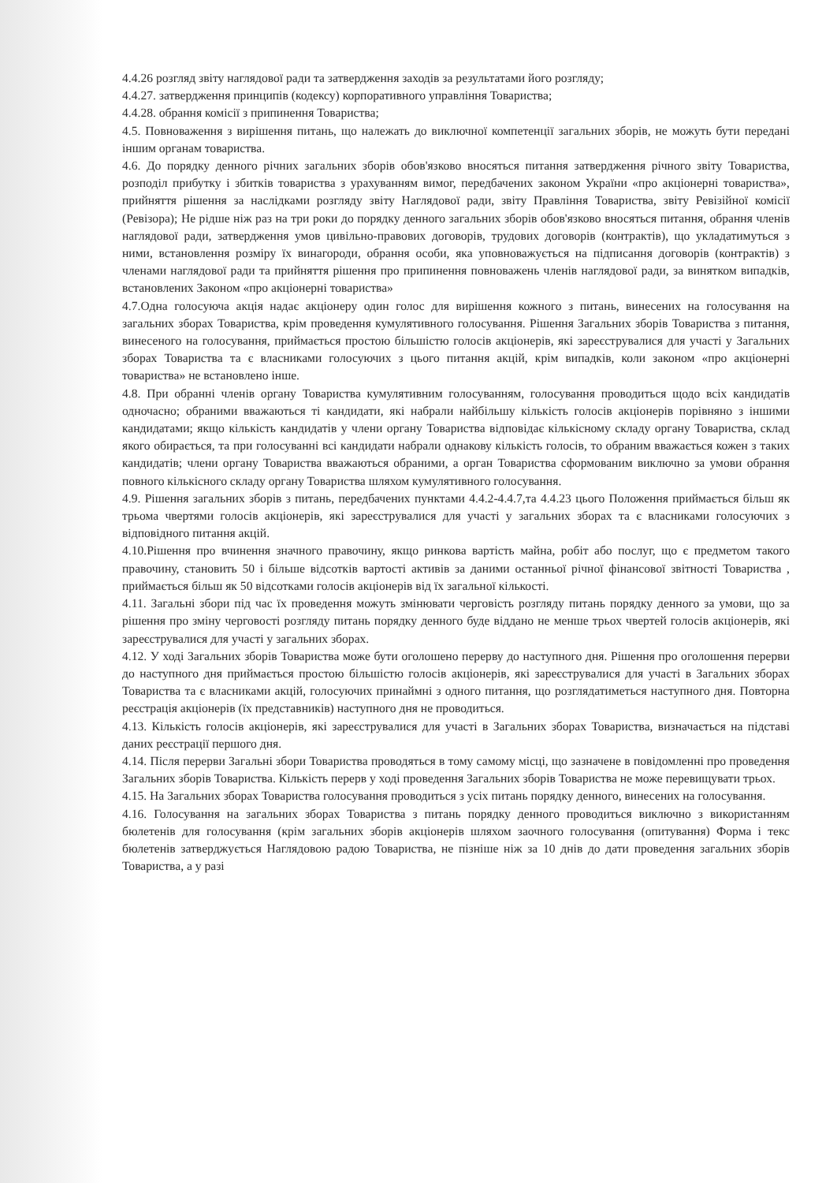4.4.26 розгляд звіту наглядової ради та затвердження заходів за результатами його розгляду;
4.4.27. затвердження принципів (кодексу) корпоративного управління Товариства;
4.4.28. обрання комісії з припинення Товариства;
4.5. Повноваження з вирішення питань, що належать до виключної компетенції загальних зборів, не можуть бути передані іншим органам товариства.
4.6. До порядку денного річних загальних зборів обов'язково вносяться питання затвердження річного звіту Товариства, розподіл прибутку і збитків товариства з урахуванням вимог, передбачених законом України «про акціонерні товариства», прийняття рішення за наслідками розгляду звіту Наглядової ради, звіту Правління Товариства, звіту Ревізійної комісії (Ревізора); Не рідше ніж раз на три роки до порядку денного загальних зборів обов'язково вносяться питання, обрання членів наглядової ради, затвердження умов цивільно-правових договорів, трудових договорів (контрактів), що укладатимуться з ними, встановлення розміру їх винагороди, обрання особи, яка уповноважується на підписання договорів (контрактів) з членами наглядової ради та прийняття рішення про припинення повноважень членів наглядової ради, за винятком випадків, встановлених Законом «про акціонерні товариства»
4.7.Одна голосуюча акція надає акціонеру один голос для вирішення кожного з питань, винесених на голосування на загальних зборах Товариства, крім проведення кумулятивного голосування. Рішення Загальних зборів Товариства з питання, винесеного на голосування, приймається простою більшістю голосів акціонерів, які зареєструвалися для участі у Загальних зборах Товариства та є власниками голосуючих з цього питання акцій, крім випадків, коли законом «про акціонерні товариства» не встановлено інше.
4.8. При обранні членів органу Товариства кумулятивним голосуванням, голосування проводиться щодо всіх кандидатів одночасно; обраними вважаються ті кандидати, які набрали найбільшу кількість голосів акціонерів порівняно з іншими кандидатами; якщо кількість кандидатів у члени органу Товариства відповідає кількісному складу органу Товариства, склад якого обирається, та при голосуванні всі кандидати набрали однакову кількість голосів, то обраним вважається кожен з таких кандидатів; члени органу Товариства вважаються обраними, а орган Товариства сформованим виключно за умови обрання повного кількісного складу органу Товариства шляхом кумулятивного голосування.
4.9. Рішення загальних зборів з питань, передбачених пунктами 4.4.2-4.4.7,та 4.4.23 цього Положення приймається більш як трьома чвертями голосів акціонерів, які зареєструвалися для участі у загальних зборах та є власниками голосуючих з відповідного питання акцій.
4.10.Рішення про вчинення значного правочину, якщо ринкова вартість майна, робіт або послуг, що є предметом такого правочину, становить 50 і більше відсотків вартості активів за даними останньої річної фінансової звітності Товариства , приймається більш як 50 відсотками голосів акціонерів від їх загальної кількості.
4.11. Загальні збори під час їх проведення можуть змінювати черговість розгляду питань порядку денного за умови, що за рішення про зміну черговості розгляду питань порядку денного буде віддано не менше трьох чвертей голосів акціонерів, які зареєструвалися для участі у загальних зборах.
4.12. У ході Загальних зборів Товариства може бути оголошено перерву до наступного дня. Рішення про оголошення перерви до наступного дня приймається простою більшістю голосів акціонерів, які зареєструвалися для участі в Загальних зборах Товариства та є власниками акцій, голосуючих принаймні з одного питання, що розглядатиметься наступного дня. Повторна реєстрація акціонерів (їх представників) наступного дня не проводиться.
4.13. Кількість голосів акціонерів, які зареєструвалися для участі в Загальних зборах Товариства, визначається на підставі даних реєстрації першого дня.
4.14. Після перерви Загальні збори Товариства проводяться в тому самому місці, що зазначене в повідомленні про проведення Загальних зборів Товариства. Кількість перерв у ході проведення Загальних зборів Товариства не може перевищувати трьох.
4.15. На Загальних зборах Товариства голосування проводиться з усіх питань порядку денного, винесених на голосування.
4.16. Голосування на загальних зборах Товариства з питань порядку денного проводиться виключно з використанням бюлетенів для голосування (крім загальних зборів акціонерів шляхом заочного голосування (опитування) Форма і текс бюлетенів затверджується Наглядовою радою Товариства, не пізніше ніж за 10 днів до дати проведення загальних зборів Товариства, а у разі